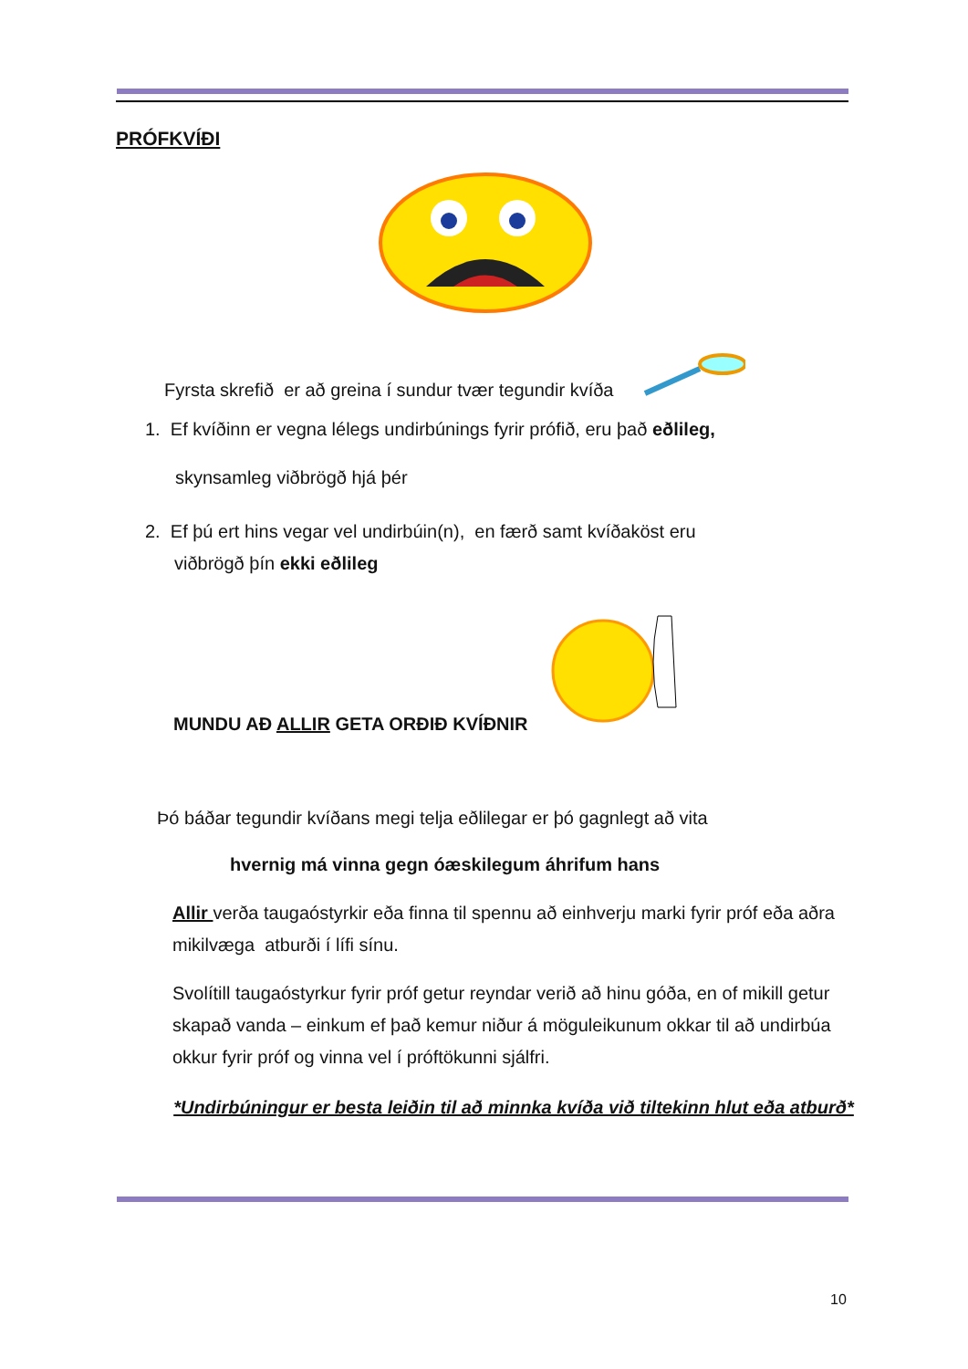PRÓFKVÍÐI
Fyrsta skrefið er að greina í sundur tvær tegundir kvíða
1. Ef kvíðinn er vegna lélegs undirbúnings fyrir prófið, eru það eðlileg,
skynsamleg viðbrögð hjá þér
2. Ef þú ert hins vegar vel undirbúin(n), en færð samt kvíðaköst eru
viðbrögð þín ekki eðlileg
MUNDU AÐ ALLIR GETA ORÐIÐ KVÍÐNIR
Þó báðar tegundir kvíðans megi telja eðlilegar er þó gagnlegt að vita
hvernig má vinna gegn óæskilegum áhrifum hans
Allir verða taugaóstyrkir eða finna til spennu að einhverju marki fyrir próf eða aðra mikilvæga atburði í lífi sínu.
Svolítill taugaóstyrkur fyrir próf getur reyndar verið að hinu góða, en of mikill getur skapað vanda – einkum ef það kemur niður á möguleikunum okkar til að undirbúa okkur fyrir próf og vinna vel í próftökunni sjálfri.
*Undirbúningur er besta leiðin til að minnka kvíða við tiltekinn hlut eða atburð*
10